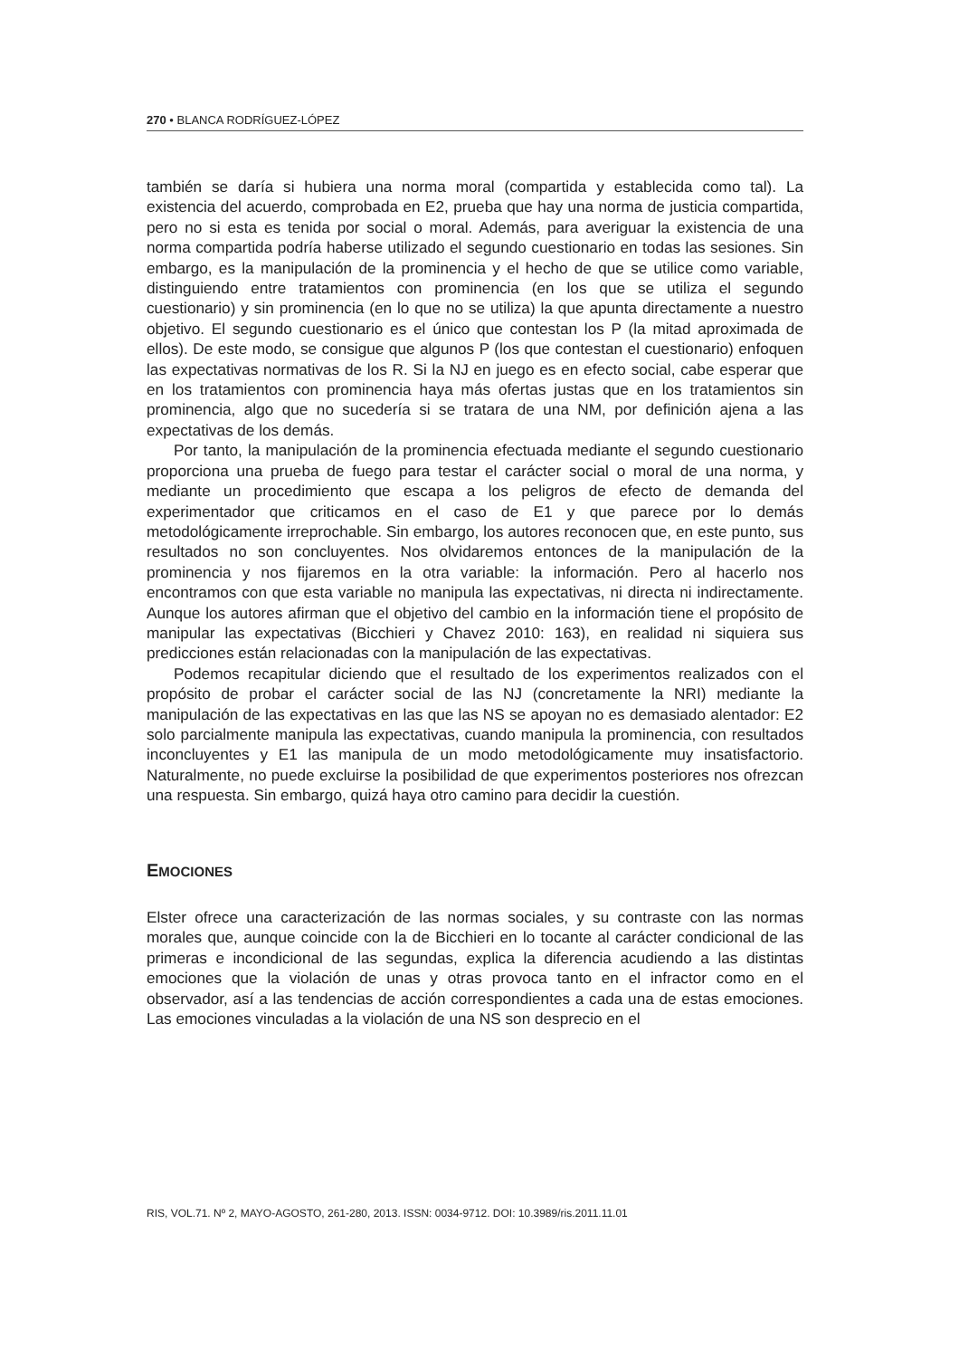270 • BLANCA RODRÍGUEZ-LÓPEZ
también se daría si hubiera una norma moral (compartida y establecida como tal). La existencia del acuerdo, comprobada en E2, prueba que hay una norma de justicia compartida, pero no si esta es tenida por social o moral. Además, para averiguar la existencia de una norma compartida podría haberse utilizado el segundo cuestionario en todas las sesiones. Sin embargo, es la manipulación de la prominencia y el hecho de que se utilice como variable, distinguiendo entre tratamientos con prominencia (en los que se utiliza el segundo cuestionario) y sin prominencia (en lo que no se utiliza) la que apunta directamente a nuestro objetivo. El segundo cuestionario es el único que contestan los P (la mitad aproximada de ellos). De este modo, se consigue que algunos P (los que contestan el cuestionario) enfoquen las expectativas normativas de los R. Si la NJ en juego es en efecto social, cabe esperar que en los tratamientos con prominencia haya más ofertas justas que en los tratamientos sin prominencia, algo que no sucedería si se tratara de una NM, por definición ajena a las expectativas de los demás.
Por tanto, la manipulación de la prominencia efectuada mediante el segundo cuestionario proporciona una prueba de fuego para testar el carácter social o moral de una norma, y mediante un procedimiento que escapa a los peligros de efecto de demanda del experimentador que criticamos en el caso de E1 y que parece por lo demás metodológicamente irreprochable. Sin embargo, los autores reconocen que, en este punto, sus resultados no son concluyentes. Nos olvidaremos entonces de la manipulación de la prominencia y nos fijaremos en la otra variable: la información. Pero al hacerlo nos encontramos con que esta variable no manipula las expectativas, ni directa ni indirectamente. Aunque los autores afirman que el objetivo del cambio en la información tiene el propósito de manipular las expectativas (Bicchieri y Chavez 2010: 163), en realidad ni siquiera sus predicciones están relacionadas con la manipulación de las expectativas.
Podemos recapitular diciendo que el resultado de los experimentos realizados con el propósito de probar el carácter social de las NJ (concretamente la NRI) mediante la manipulación de las expectativas en las que las NS se apoyan no es demasiado alentador: E2 solo parcialmente manipula las expectativas, cuando manipula la prominencia, con resultados inconcluyentes y E1 las manipula de un modo metodológicamente muy insatisfactorio. Naturalmente, no puede excluirse la posibilidad de que experimentos posteriores nos ofrezcan una respuesta. Sin embargo, quizá haya otro camino para decidir la cuestión.
EMOCIONES
Elster ofrece una caracterización de las normas sociales, y su contraste con las normas morales que, aunque coincide con la de Bicchieri en lo tocante al carácter condicional de las primeras e incondicional de las segundas, explica la diferencia acudiendo a las distintas emociones que la violación de unas y otras provoca tanto en el infractor como en el observador, así a las tendencias de acción correspondientes a cada una de estas emociones. Las emociones vinculadas a la violación de una NS son desprecio en el
RIS, VOL.71. Nº 2, MAYO-AGOSTO, 261-280, 2013. ISSN: 0034-9712. DOI: 10.3989/ris.2011.11.01